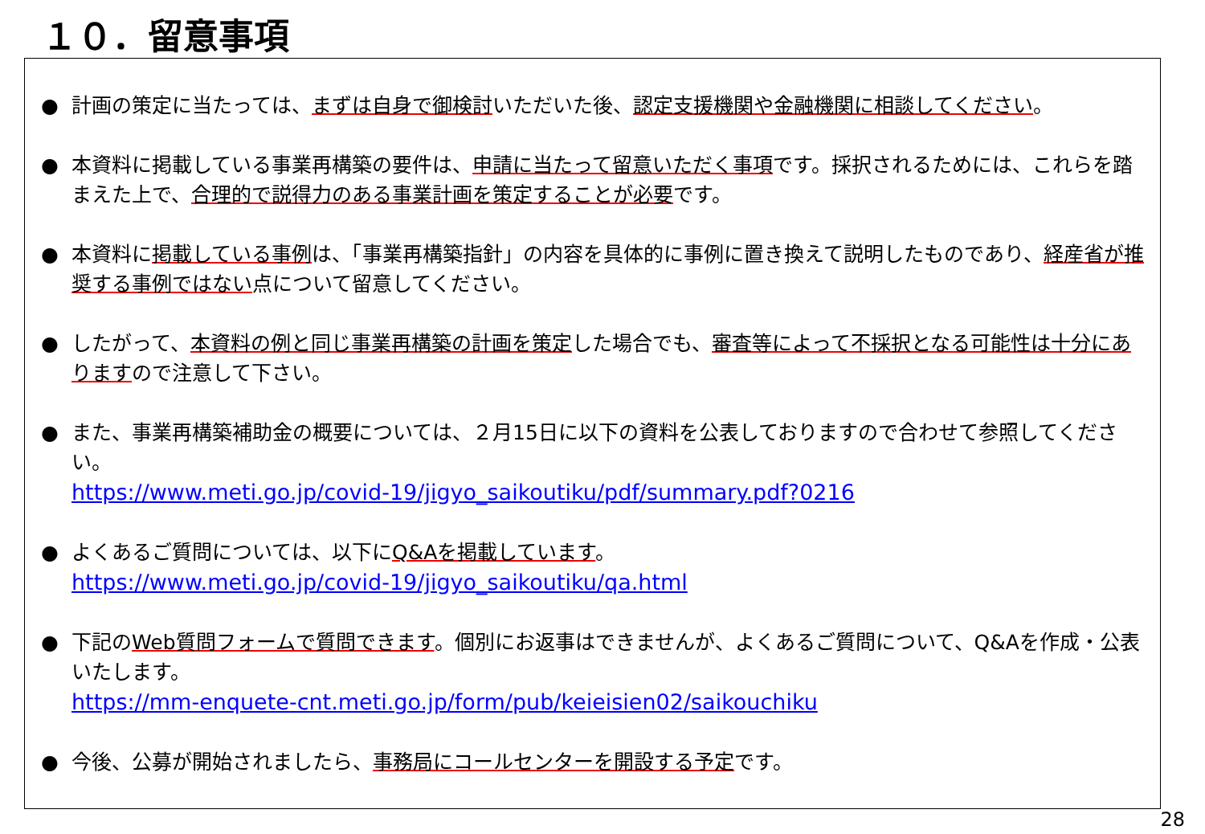１０．留意事項
● 計画の策定に当たっては、まずは自身で御検討いただいた後、認定支援機関や金融機関に相談してください。
● 本資料に掲載している事業再構築の要件は、申請に当たって留意いただく事項です。採択されるためには、これらを踏まえた上で、合理的で説得力のある事業計画を策定することが必要です。
● 本資料に掲載している事例は、「事業再構築指針」の内容を具体的に事例に置き換えて説明したものであり、経産省が推奨する事例ではない点について留意してください。
● したがって、本資料の例と同じ事業再構築の計画を策定した場合でも、審査等によって不採択となる可能性は十分にありますので注意して下さい。
● また、事業再構築補助金の概要については、２月15日に以下の資料を公表しておりますので合わせて参照してください。
https://www.meti.go.jp/covid-19/jigyo_saikoutiku/pdf/summary.pdf?0216
● よくあるご質問については、以下にQ&Aを掲載しています。
https://www.meti.go.jp/covid-19/jigyo_saikoutiku/qa.html
● 下記のWeb質問フォームで質問できます。個別にお返事はできませんが、よくあるご質問について、Q&Aを作成・公表いたします。
https://mm-enquete-cnt.meti.go.jp/form/pub/keieisien02/saikouchiku
● 今後、公募が開始されましたら、事務局にコールセンターを開設する予定です。
28